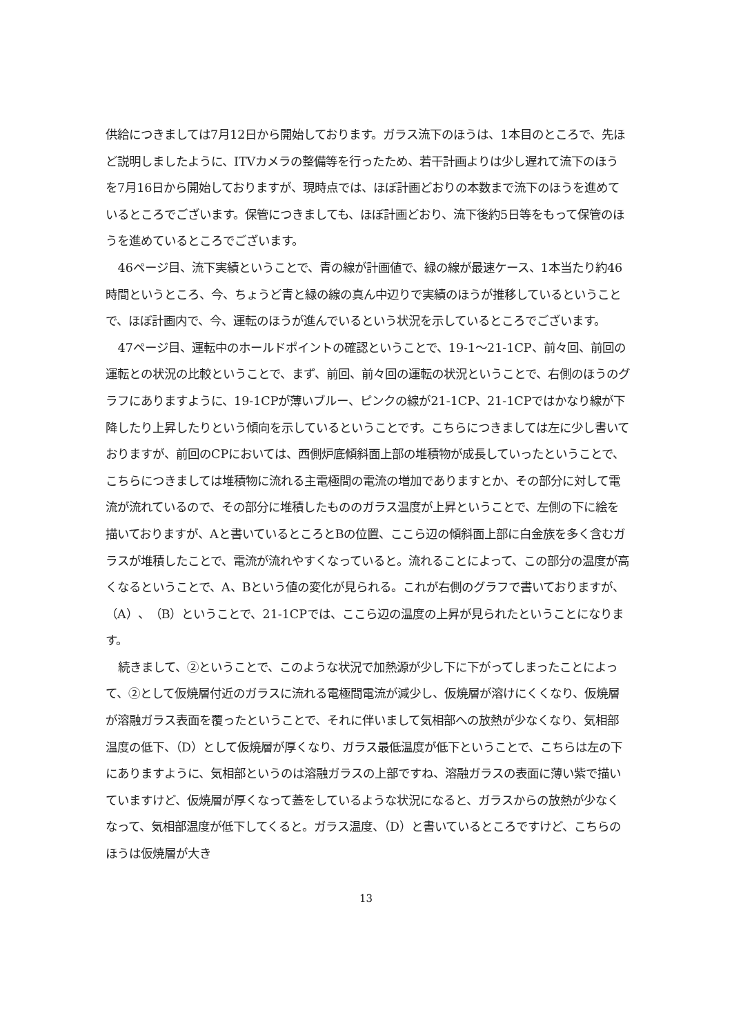供給につきましては7月12日から開始しております。ガラス流下のほうは、1本目のところで、先ほど説明しましたように、ITVカメラの整備等を行ったため、若干計画よりは少し遅れて流下のほうを7月16日から開始しておりますが、現時点では、ほぼ計画どおりの本数まで流下のほうを進めているところでございます。保管につきましても、ほぼ計画どおり、流下後約5日等をもって保管のほうを進めているところでございます。
46ページ目、流下実績ということで、青の線が計画値で、緑の線が最速ケース、1本当たり約46時間というところ、今、ちょうど青と緑の線の真ん中辺りで実績のほうが推移しているということで、ほぼ計画内で、今、運転のほうが進んでいるという状況を示しているところでございます。
47ページ目、運転中のホールドポイントの確認ということで、19-1〜21-1CP、前々回、前回の運転との状況の比較ということで、まず、前回、前々回の運転の状況ということで、右側のほうのグラフにありますように、19-1CPが薄いブルー、ピンクの線が21-1CP、21-1CPではかなり線が下降したり上昇したりという傾向を示しているということです。こちらにつきましては左に少し書いておりますが、前回のCPにおいては、西側炉底傾斜面上部の堆積物が成長していったということで、こちらにつきましては堆積物に流れる主電極間の電流の増加でありますとか、その部分に対して電流が流れているので、その部分に堆積したもののガラス温度が上昇ということで、左側の下に絵を描いておりますが、Aと書いているところとBの位置、ここら辺の傾斜面上部に白金族を多く含むガラスが堆積したことで、電流が流れやすくなっていると。流れることによって、この部分の温度が高くなるということで、A、Bという値の変化が見られる。これが右側のグラフで書いておりますが、（A）、（B）ということで、21-1CPでは、ここら辺の温度の上昇が見られたということになります。
続きまして、②ということで、このような状況で加熱源が少し下に下がってしまったことによって、②として仮焼層付近のガラスに流れる電極間電流が減少し、仮焼層が溶けにくくなり、仮焼層が溶融ガラス表面を覆ったということで、それに伴いまして気相部への放熱が少なくなり、気相部温度の低下、（D）として仮焼層が厚くなり、ガラス最低温度が低下ということで、こちらは左の下にありますように、気相部というのは溶融ガラスの上部ですね、溶融ガラスの表面に薄い紫で描いていますけど、仮焼層が厚くなって蓋をしているような状況になると、ガラスからの放熱が少なくなって、気相部温度が低下してくると。ガラス温度、（D）と書いているところですけど、こちらのほうは仮焼層が大き
13